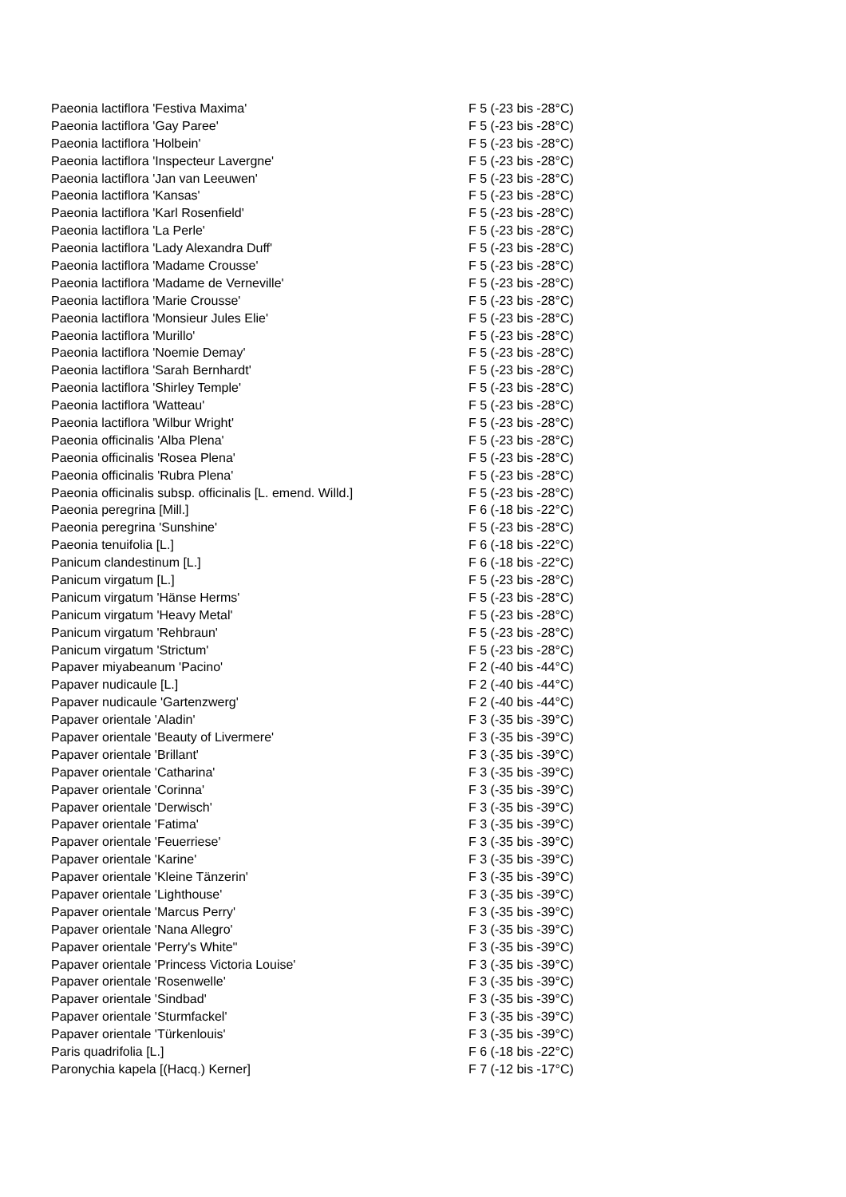| Paeonia lactiflora 'Festiva Maxima' | F 5 (-23 bis -28°C) |
| Paeonia lactiflora 'Gay Paree' | F 5 (-23 bis -28°C) |
| Paeonia lactiflora 'Holbein' | F 5 (-23 bis -28°C) |
| Paeonia lactiflora 'Inspecteur Lavergne' | F 5 (-23 bis -28°C) |
| Paeonia lactiflora 'Jan van Leeuwen' | F 5 (-23 bis -28°C) |
| Paeonia lactiflora 'Kansas' | F 5 (-23 bis -28°C) |
| Paeonia lactiflora 'Karl Rosenfield' | F 5 (-23 bis -28°C) |
| Paeonia lactiflora 'La Perle' | F 5 (-23 bis -28°C) |
| Paeonia lactiflora 'Lady Alexandra Duff' | F 5 (-23 bis -28°C) |
| Paeonia lactiflora 'Madame Crousse' | F 5 (-23 bis -28°C) |
| Paeonia lactiflora 'Madame de Verneville' | F 5 (-23 bis -28°C) |
| Paeonia lactiflora 'Marie Crousse' | F 5 (-23 bis -28°C) |
| Paeonia lactiflora 'Monsieur Jules Elie' | F 5 (-23 bis -28°C) |
| Paeonia lactiflora 'Murillo' | F 5 (-23 bis -28°C) |
| Paeonia lactiflora 'Noemie Demay' | F 5 (-23 bis -28°C) |
| Paeonia lactiflora 'Sarah Bernhardt' | F 5 (-23 bis -28°C) |
| Paeonia lactiflora 'Shirley Temple' | F 5 (-23 bis -28°C) |
| Paeonia lactiflora 'Watteau' | F 5 (-23 bis -28°C) |
| Paeonia lactiflora 'Wilbur Wright' | F 5 (-23 bis -28°C) |
| Paeonia officinalis 'Alba Plena' | F 5 (-23 bis -28°C) |
| Paeonia officinalis 'Rosea Plena' | F 5 (-23 bis -28°C) |
| Paeonia officinalis 'Rubra Plena' | F 5 (-23 bis -28°C) |
| Paeonia officinalis subsp. officinalis [L. emend. Willd.] | F 5 (-23 bis -28°C) |
| Paeonia peregrina [Mill.] | F 6 (-18 bis -22°C) |
| Paeonia peregrina 'Sunshine' | F 5 (-23 bis -28°C) |
| Paeonia tenuifolia [L.] | F 6 (-18 bis -22°C) |
| Panicum clandestinum [L.] | F 6 (-18 bis -22°C) |
| Panicum virgatum [L.] | F 5 (-23 bis -28°C) |
| Panicum virgatum 'Hänse Herms' | F 5 (-23 bis -28°C) |
| Panicum virgatum 'Heavy Metal' | F 5 (-23 bis -28°C) |
| Panicum virgatum 'Rehbraun' | F 5 (-23 bis -28°C) |
| Panicum virgatum 'Strictum' | F 5 (-23 bis -28°C) |
| Papaver miyabeanum 'Pacino' | F 2 (-40 bis -44°C) |
| Papaver nudicaule [L.] | F 2 (-40 bis -44°C) |
| Papaver nudicaule 'Gartenzwerg' | F 2 (-40 bis -44°C) |
| Papaver orientale 'Aladin' | F 3 (-35 bis -39°C) |
| Papaver orientale 'Beauty of Livermere' | F 3 (-35 bis -39°C) |
| Papaver orientale 'Brillant' | F 3 (-35 bis -39°C) |
| Papaver orientale 'Catharina' | F 3 (-35 bis -39°C) |
| Papaver orientale 'Corinna' | F 3 (-35 bis -39°C) |
| Papaver orientale 'Derwisch' | F 3 (-35 bis -39°C) |
| Papaver orientale 'Fatima' | F 3 (-35 bis -39°C) |
| Papaver orientale 'Feuerriese' | F 3 (-35 bis -39°C) |
| Papaver orientale 'Karine' | F 3 (-35 bis -39°C) |
| Papaver orientale 'Kleine Tänzerin' | F 3 (-35 bis -39°C) |
| Papaver orientale 'Lighthouse' | F 3 (-35 bis -39°C) |
| Papaver orientale 'Marcus Perry' | F 3 (-35 bis -39°C) |
| Papaver orientale 'Nana Allegro' | F 3 (-35 bis -39°C) |
| Papaver orientale 'Perry's White'' | F 3 (-35 bis -39°C) |
| Papaver orientale 'Princess Victoria Louise' | F 3 (-35 bis -39°C) |
| Papaver orientale 'Rosenwelle' | F 3 (-35 bis -39°C) |
| Papaver orientale 'Sindbad' | F 3 (-35 bis -39°C) |
| Papaver orientale 'Sturmfackel' | F 3 (-35 bis -39°C) |
| Papaver orientale 'Türkenlouis' | F 3 (-35 bis -39°C) |
| Paris quadrifolia [L.] | F 6 (-18 bis -22°C) |
| Paronychia kapela [(Hacq.) Kerner] | F 7 (-12 bis -17°C) |